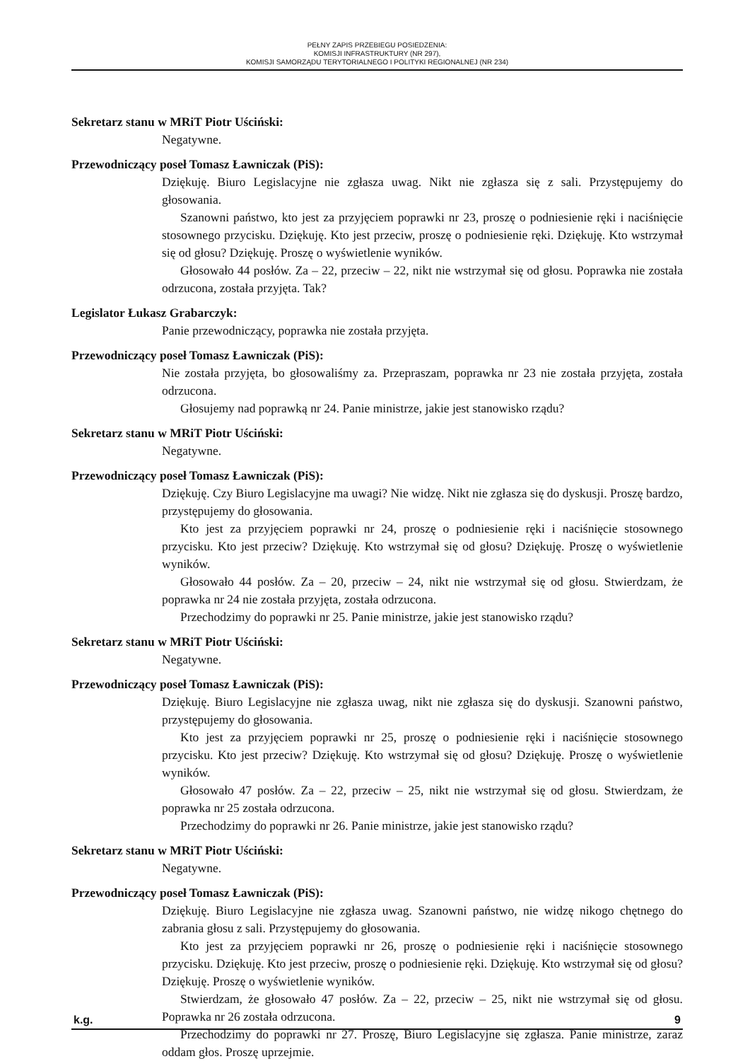PEŁNY ZAPIS PRZEBIEGU POSIEDZENIA:
KOMISJI INFRASTRUKTURY (NR 297),
KOMISJI SAMORZĄDU TERYTORIALNEGO I POLITYKI REGIONALNEJ (NR 234)
Sekretarz stanu w MRiT Piotr Uściński:
Negatywne.
Przewodniczący poseł Tomasz Ławniczak (PiS):
Dziękuję. Biuro Legislacyjne nie zgłasza uwag. Nikt nie zgłasza się z sali. Przystępujemy do głosowania.
Szanowni państwo, kto jest za przyjęciem poprawki nr 23, proszę o podniesienie ręki i naciśnięcie stosownego przycisku. Dziękuję. Kto jest przeciw, proszę o podniesienie ręki. Dziękuję. Kto wstrzymał się od głosu? Dziękuję. Proszę o wyświetlenie wyników.
Głosowało 44 posłów. Za – 22, przeciw – 22, nikt nie wstrzymał się od głosu. Poprawka nie została odrzucona, została przyjęta. Tak?
Legislator Łukasz Grabarczyk:
Panie przewodniczący, poprawka nie została przyjęta.
Przewodniczący poseł Tomasz Ławniczak (PiS):
Nie została przyjęta, bo głosowaliśmy za. Przepraszam, poprawka nr 23 nie została przyjęta, została odrzucona.
Głosujemy nad poprawką nr 24. Panie ministrze, jakie jest stanowisko rządu?
Sekretarz stanu w MRiT Piotr Uściński:
Negatywne.
Przewodniczący poseł Tomasz Ławniczak (PiS):
Dziękuję. Czy Biuro Legislacyjne ma uwagi? Nie widzę. Nikt nie zgłasza się do dyskusji. Proszę bardzo, przystępujemy do głosowania.
Kto jest za przyjęciem poprawki nr 24, proszę o podniesienie ręki i naciśnięcie stosownego przycisku. Kto jest przeciw? Dziękuję. Kto wstrzymał się od głosu? Dziękuję. Proszę o wyświetlenie wyników.
Głosowało 44 posłów. Za – 20, przeciw – 24, nikt nie wstrzymał się od głosu. Stwierdzam, że poprawka nr 24 nie została przyjęta, została odrzucona.
Przechodzimy do poprawki nr 25. Panie ministrze, jakie jest stanowisko rządu?
Sekretarz stanu w MRiT Piotr Uściński:
Negatywne.
Przewodniczący poseł Tomasz Ławniczak (PiS):
Dziękuję. Biuro Legislacyjne nie zgłasza uwag, nikt nie zgłasza się do dyskusji. Szanowni państwo, przystępujemy do głosowania.
Kto jest za przyjęciem poprawki nr 25, proszę o podniesienie ręki i naciśnięcie stosownego przycisku. Kto jest przeciw? Dziękuję. Kto wstrzymał się od głosu? Dziękuję. Proszę o wyświetlenie wyników.
Głosowało 47 posłów. Za – 22, przeciw – 25, nikt nie wstrzymał się od głosu. Stwierdzam, że poprawka nr 25 została odrzucona.
Przechodzimy do poprawki nr 26. Panie ministrze, jakie jest stanowisko rządu?
Sekretarz stanu w MRiT Piotr Uściński:
Negatywne.
Przewodniczący poseł Tomasz Ławniczak (PiS):
Dziękuję. Biuro Legislacyjne nie zgłasza uwag. Szanowni państwo, nie widzę nikogo chętnego do zabrania głosu z sali. Przystępujemy do głosowania.
Kto jest za przyjęciem poprawki nr 26, proszę o podniesienie ręki i naciśnięcie stosownego przycisku. Dziękuję. Kto jest przeciw, proszę o podniesienie ręki. Dziękuję. Kto wstrzymał się od głosu? Dziękuję. Proszę o wyświetlenie wyników.
Stwierdzam, że głosowało 47 posłów. Za – 22, przeciw – 25, nikt nie wstrzymał się od głosu. Poprawka nr 26 została odrzucona.
Przechodzimy do poprawki nr 27. Proszę, Biuro Legislacyjne się zgłasza. Panie ministrze, zaraz oddam głos. Proszę uprzejmie.
k.g. 9